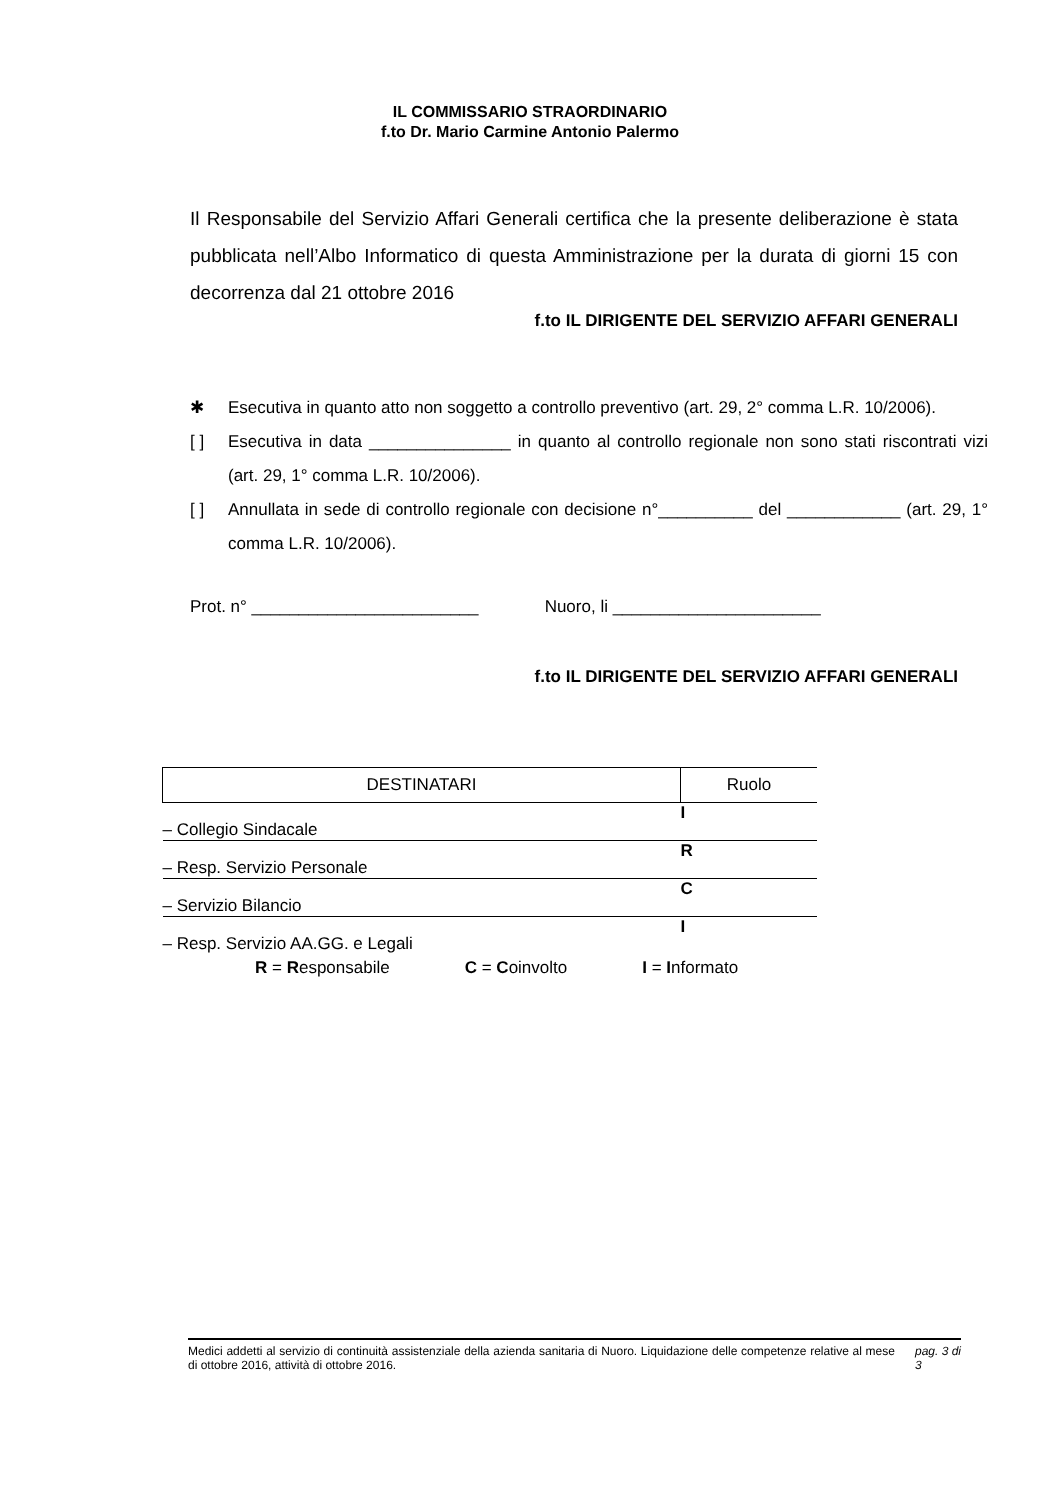IL COMMISSARIO STRAORDINARIO
f.to Dr. Mario Carmine Antonio Palermo
Il Responsabile del Servizio Affari Generali certifica che la presente deliberazione è stata pubblicata nell’Albo Informatico di questa Amministrazione per la durata di giorni 15 con decorrenza dal 21 ottobre 2016
f.to IL DIRIGENTE DEL SERVIZIO AFFARI GENERALI
✱ Esecutiva in quanto atto non soggetto a controllo preventivo (art. 29, 2° comma L.R. 10/2006).
[ ] Esecutiva in data _______________ in quanto al controllo regionale non sono stati riscontrati vizi (art. 29, 1° comma L.R. 10/2006).
[ ] Annullata in sede di controllo regionale con decisione n°__________ del ____________ (art. 29, 1° comma L.R. 10/2006).
Prot. n° ________________________ Nuoro, li ______________________
f.to IL DIRIGENTE DEL SERVIZIO AFFARI GENERALI
| DESTINATARI | Ruolo |
| --- | --- |
| – Collegio Sindacale | I |
| – Resp. Servizio Personale | R |
| – Servizio Bilancio | C |
| – Resp. Servizio AA.GG. e Legali | I |
R = Responsabile C = Coinvolto I = Informato
Medici addetti al servizio di continuità assistenziale della azienda sanitaria di Nuoro. Liquidazione delle competenze relative al mese di ottobre 2016, attività di ottobre 2016.
pag. 3 di
3